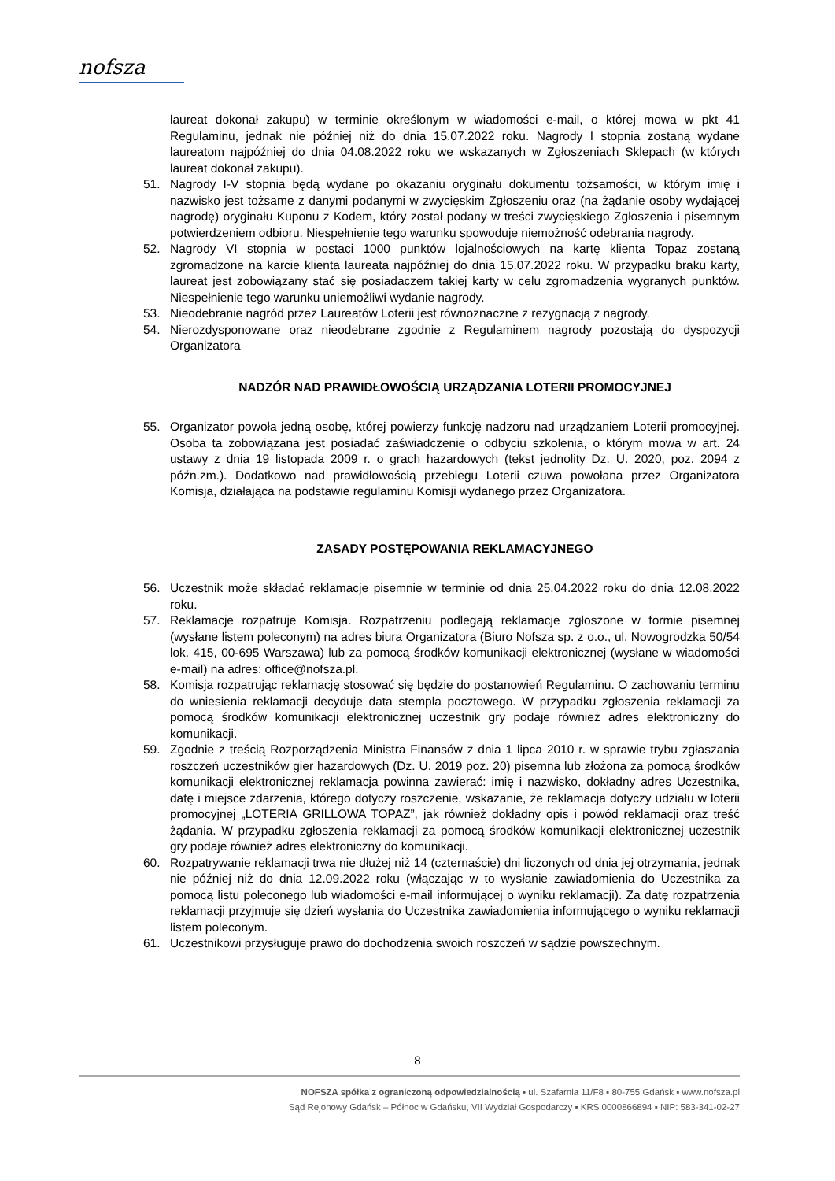nofsza
laureat dokonał zakupu) w terminie określonym w wiadomości e-mail, o której mowa w pkt 41 Regulaminu, jednak nie później niż do dnia 15.07.2022 roku. Nagrody I stopnia zostaną wydane laureatom najpóźniej do dnia 04.08.2022 roku we wskazanych w Zgłoszeniach Sklepach (w których laureat dokonał zakupu).
51. Nagrody I-V stopnia będą wydane po okazaniu oryginału dokumentu tożsamości, w którym imię i nazwisko jest tożsame z danymi podanymi w zwycięskim Zgłoszeniu oraz (na żądanie osoby wydającej nagrodę) oryginału Kuponu z Kodem, który został podany w treści zwycięskiego Zgłoszenia i pisemnym potwierdzeniem odbioru. Niespełnienie tego warunku spowoduje niemożność odebrania nagrody.
52. Nagrody VI stopnia w postaci 1000 punktów lojalnościowych na kartę klienta Topaz zostaną zgromadzone na karcie klienta laureata najpóźniej do dnia 15.07.2022 roku. W przypadku braku karty, laureat jest zobowiązany stać się posiadaczem takiej karty w celu zgromadzenia wygranych punktów. Niespełnienie tego warunku uniemożliwi wydanie nagrody.
53. Nieodebranie nagród przez Laureatów Loterii jest równoznaczne z rezygnacją z nagrody.
54. Nierozdysponowane oraz nieodebrane zgodnie z Regulaminem nagrody pozostają do dyspozycji Organizatora
NADZÓR NAD PRAWIDŁOWOŚCIĄ URZĄDZANIA LOTERII PROMOCYJNEJ
55. Organizator powoła jedną osobę, której powierzy funkcję nadzoru nad urządzaniem Loterii promocyjnej. Osoba ta zobowiązana jest posiadać zaświadczenie o odbyciu szkolenia, o którym mowa w art. 24 ustawy z dnia 19 listopada 2009 r. o grach hazardowych (tekst jednolity Dz. U. 2020, poz. 2094 z późn.zm.). Dodatkowo nad prawidłowością przebiegu Loterii czuwa powołana przez Organizatora Komisja, działająca na podstawie regulaminu Komisji wydanego przez Organizatora.
ZASADY POSTĘPOWANIA REKLAMACYJNEGO
56. Uczestnik może składać reklamacje pisemnie w terminie od dnia 25.04.2022 roku do dnia 12.08.2022 roku.
57. Reklamacje rozpatruje Komisja. Rozpatrzeniu podlegają reklamacje zgłoszone w formie pisemnej (wysłane listem poleconym) na adres biura Organizatora (Biuro Nofsza sp. z o.o., ul. Nowogrodzka 50/54 lok. 415, 00-695 Warszawa) lub za pomocą środków komunikacji elektronicznej (wysłane w wiadomości e-mail) na adres: office@nofsza.pl.
58. Komisja rozpatrując reklamację stosować się będzie do postanowień Regulaminu. O zachowaniu terminu do wniesienia reklamacji decyduje data stempla pocztowego. W przypadku zgłoszenia reklamacji za pomocą środków komunikacji elektronicznej uczestnik gry podaje również adres elektroniczny do komunikacji.
59. Zgodnie z treścią Rozporządzenia Ministra Finansów z dnia 1 lipca 2010 r. w sprawie trybu zgłaszania roszczeń uczestników gier hazardowych (Dz. U. 2019 poz. 20) pisemna lub złożona za pomocą środków komunikacji elektronicznej reklamacja powinna zawierać: imię i nazwisko, dokładny adres Uczestnika, datę i miejsce zdarzenia, którego dotyczy roszczenie, wskazanie, że reklamacja dotyczy udziału w loterii promocyjnej „LOTERIA GRILLOWA TOPAZ”, jak również dokładny opis i powód reklamacji oraz treść żądania. W przypadku zgłoszenia reklamacji za pomocą środków komunikacji elektronicznej uczestnik gry podaje również adres elektroniczny do komunikacji.
60. Rozpatrywanie reklamacji trwa nie dłużej niż 14 (czternaście) dni liczonych od dnia jej otrzymania, jednak nie później niż do dnia 12.09.2022 roku (włączając w to wysłanie zawiadomienia do Uczestnika za pomocą listu poleconego lub wiadomości e-mail informującej o wyniku reklamacji). Za datę rozpatrzenia reklamacji przyjmuje się dzień wysłania do Uczestnika zawiadomienia informującego o wyniku reklamacji listem poleconym.
61. Uczestnikowi przysługuje prawo do dochodzenia swoich roszczeń w sądzie powszechnym.
8
NOFSZA spółka z ograniczoną odpowiedzialnością ▪ ul. Szafarnia 11/F8 ▪ 80-755 Gdańsk ▪ www.nofsza.pl
Sąd Rejonowy Gdańsk – Północ w Gdańsku, VII Wydział Gospodarczy ▪ KRS 0000866894 ▪ NIP: 583-341-02-27